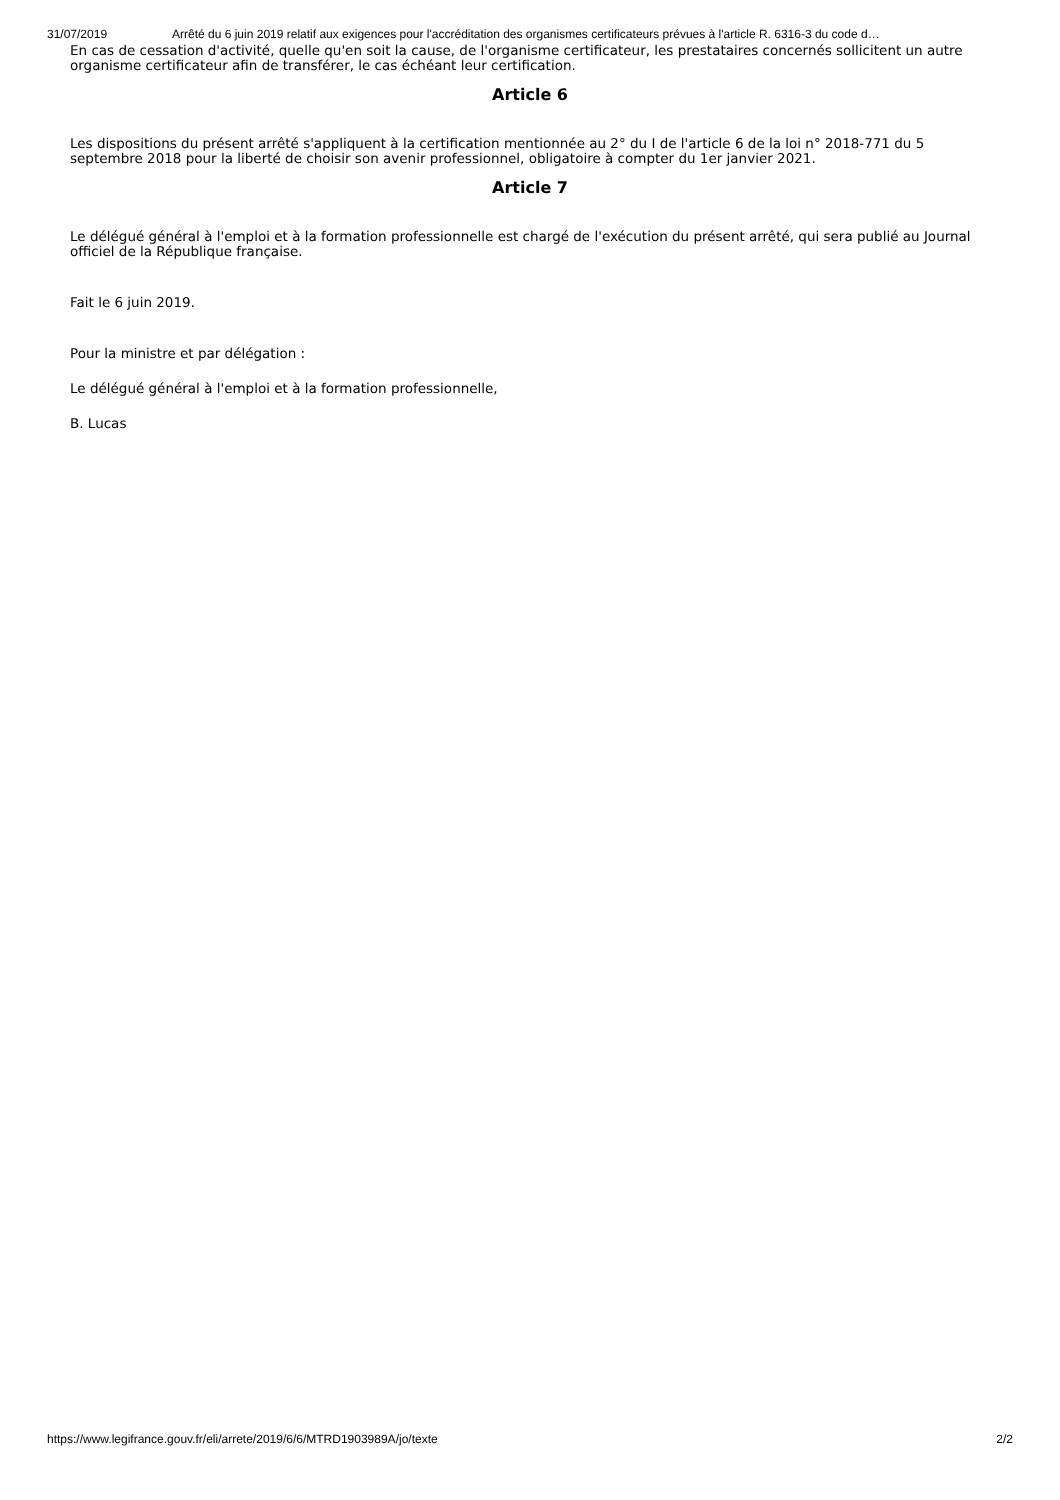31/07/2019 Arrêté du 6 juin 2019 relatif aux exigences pour l'accréditation des organismes certificateurs prévues à l'article R. 6316-3 du code d…
En cas de cessation d'activité, quelle qu'en soit la cause, de l'organisme certificateur, les prestataires concernés sollicitent un autre organisme certificateur afin de transférer, le cas échéant leur certification.
Article 6
Les dispositions du présent arrêté s'appliquent à la certification mentionnée au 2° du I de l'article 6 de la loi n° 2018-771 du 5 septembre 2018 pour la liberté de choisir son avenir professionnel, obligatoire à compter du 1er janvier 2021.
Article 7
Le délégué général à l'emploi et à la formation professionnelle est chargé de l'exécution du présent arrêté, qui sera publié au Journal officiel de la République française.
Fait le 6 juin 2019.
Pour la ministre et par délégation :
Le délégué général à l'emploi et à la formation professionnelle,
B. Lucas
https://www.legifrance.gouv.fr/eli/arrete/2019/6/6/MTRD1903989A/jo/texte 2/2